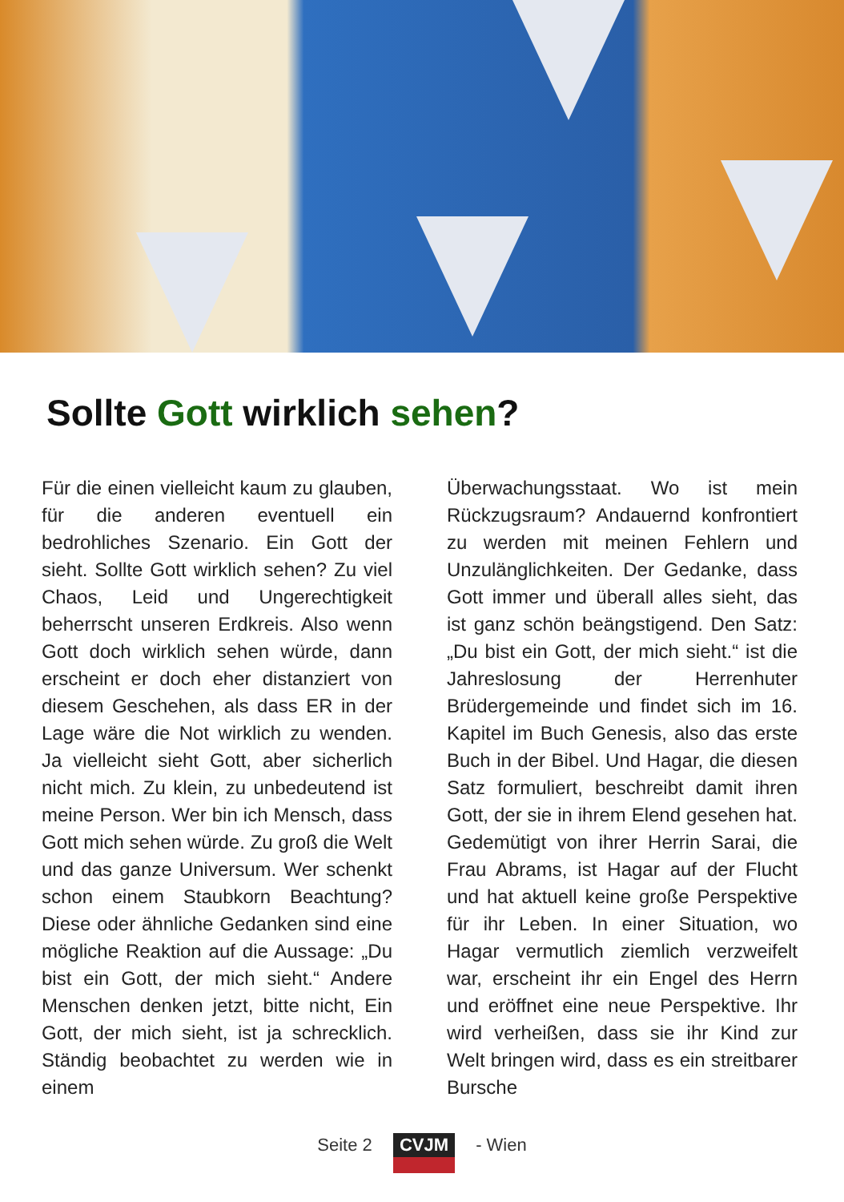Sollte Gott wirklich sehen?
Für die einen vielleicht kaum zu glauben, für die anderen eventuell ein bedrohliches Szenario. Ein Gott der sieht. Sollte Gott wirklich sehen? Zu viel Chaos, Leid und Ungerechtigkeit beherrscht unseren Erdkreis. Also wenn Gott doch wirklich sehen würde, dann erscheint er doch eher distanziert von diesem Geschehen, als dass ER in der Lage wäre die Not wirklich zu wenden. Ja vielleicht sieht Gott, aber sicherlich nicht mich. Zu klein, zu unbedeutend ist meine Person. Wer bin ich Mensch, dass Gott mich sehen würde. Zu groß die Welt und das ganze Universum. Wer schenkt schon einem Staubkorn Beachtung? Diese oder ähnliche Gedanken sind eine mögliche Reaktion auf die Aussage: „Du bist ein Gott, der mich sieht.“ Andere Menschen denken jetzt, bitte nicht, Ein Gott, der mich sieht, ist ja schrecklich. Ständig beobachtet zu werden wie in einem
Überwachungsstaat. Wo ist mein Rückzugsraum? Andauernd konfrontiert zu werden mit meinen Fehlern und Unzulänglichkeiten. Der Gedanke, dass Gott immer und überall alles sieht, das ist ganz schön beängstigend. Den Satz: „Du bist ein Gott, der mich sieht.“ ist die Jahreslosung der Herrenhuter Brüdergemeinde und findet sich im 16. Kapitel im Buch Genesis, also das erste Buch in der Bibel. Und Hagar, die diesen Satz formuliert, beschreibt damit ihren Gott, der sie in ihrem Elend gesehen hat. Gedemütigt von ihrer Herrin Sarai, die Frau Abrams, ist Hagar auf der Flucht und hat aktuell keine große Perspektive für ihr Leben. In einer Situation, wo Hagar vermutlich ziemlich verzweifelt war, erscheint ihr ein Engel des Herrn und eröffnet eine neue Perspektive. Ihr wird verheißen, dass sie ihr Kind zur Welt bringen wird, dass es ein streitbarer Bursche
Seite 2 CVJM - Wien